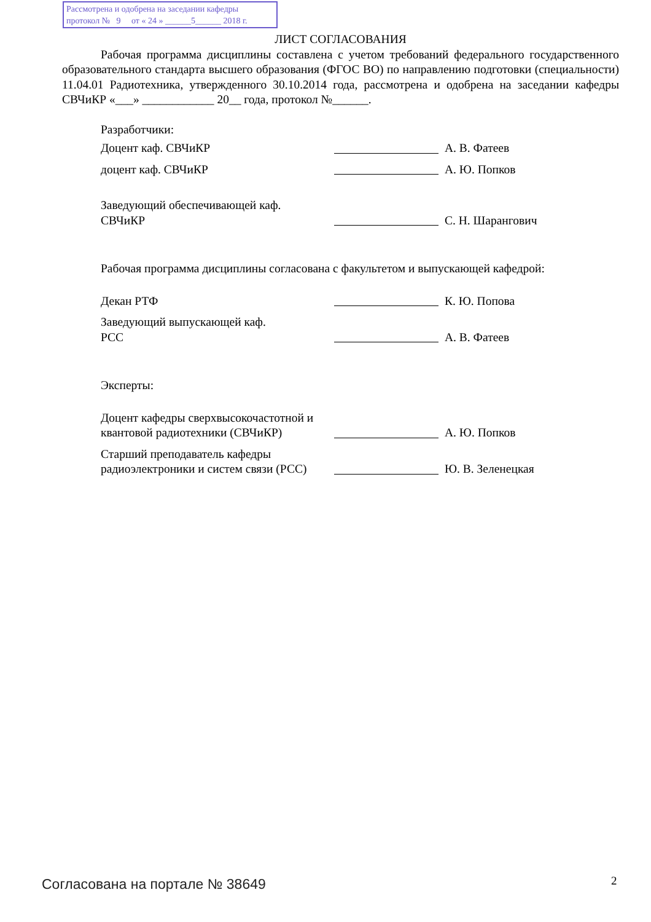Рассмотрена и одобрена на заседании кафедры
протокол № 9 от « 24 » ______5______ 2018 г.
ЛИСТ СОГЛАСОВАНИЯ
Рабочая программа дисциплины составлена с учетом требований федерального государственного образовательного стандарта высшего образования (ФГОС ВО) по направлению подготовки (специальности) 11.04.01 Радиотехника, утвержденного 30.10.2014 года, рассмотрена и одобрена на заседании кафедры СВЧиКР «___» ____________ 20__ года, протокол №______.
Разработчики:
Доцент каф. СВЧиКР
А. В. Фатеев
доцент каф. СВЧиКР
А. Ю. Попков
Заведующий обеспечивающей каф.
СВЧиКР
С. Н. Шарангович
Рабочая программа дисциплины согласована с факультетом и выпускающей кафедрой:
Декан РТФ
К. Ю. Попова
Заведующий выпускающей каф.
РСС
А. В. Фатеев
Эксперты:
Доцент кафедры сверхвысокочастотной и квантовой радиотехники (СВЧиКР)
А. Ю. Попков
Старший преподаватель кафедры радиоэлектроники и систем связи (РСС)
Ю. В. Зеленецкая
Согласована на портале № 38649 2